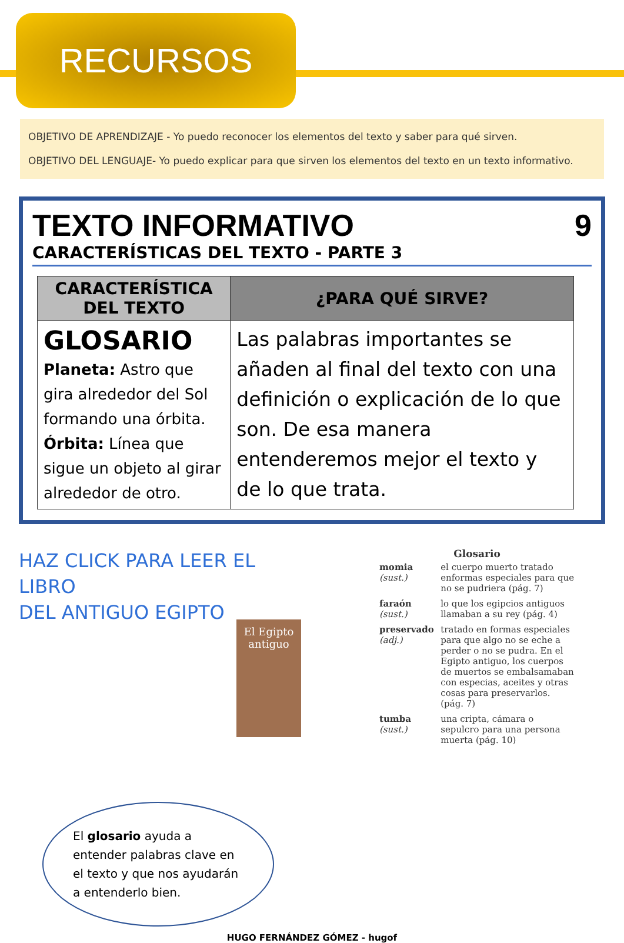RECURSOS
OBJETIVO DE APRENDIZAJE - Yo puedo reconocer los elementos del texto y saber para qué sirven.
OBJETIVO DEL LENGUAJE- Yo puedo explicar para que sirven los elementos del texto en un texto informativo.
TEXTO INFORMATIVO 9
CARACTERÍSTICAS DEL TEXTO - PARTE 3
| CARACTERÍSTICA DEL TEXTO | ¿PARA QUÉ SIRVE? |
| --- | --- |
| GLOSARIO Planeta: Astro que gira alrededor del Sol formando una órbita. Órbita: Línea que sigue un objeto al girar alrededor de otro. | Las palabras importantes se añaden al final del texto con una definición o explicación de lo que son. De esa manera entenderemos mejor el texto y de lo que trata. |
HAZ CLICK PARA LEER EL LIBRO
DEL ANTIGUO EGIPTO
El Egipto antiguo
El glosario ayuda a entender palabras clave en el texto y que nos ayudarán a entenderlo bien.
Glosario
| momia (sust.) | el cuerpo muerto tratado enformas especiales para que no se pudriera (pág. 7) |
| faraón (sust.) | lo que los egipcios antiguos llamaban a su rey (pág. 4) |
| preservado (adj.) | tratado en formas especiales para que algo no se eche a perder o no se pudra. En el Egipto antiguo, los cuerpos de muertos se embalsamaban con especias, aceites y otras cosas para preservarlos. (pág. 7) |
| tumba (sust.) | una cripta, cámara o sepulcro para una persona muerta (pág. 10) |
HUGO FERNÁNDEZ GÓMEZ - hugof